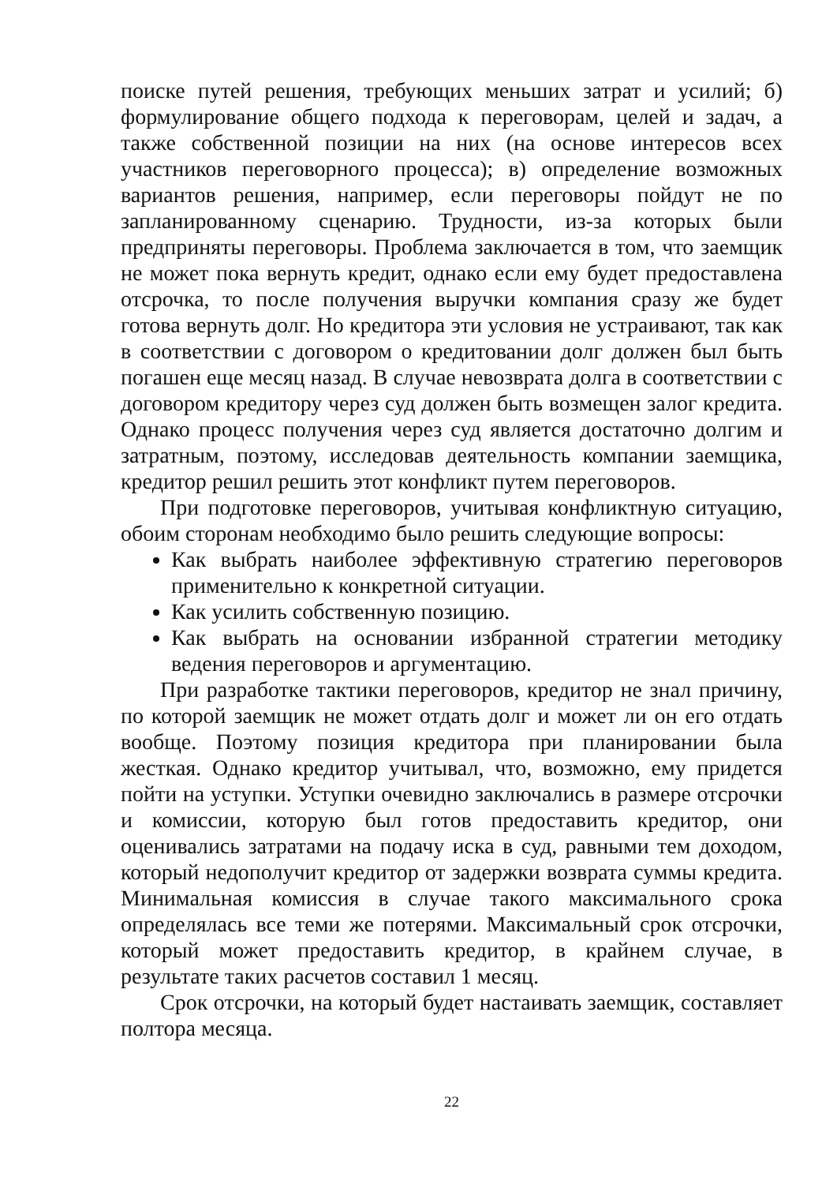поиске путей решения, требующих меньших затрат и усилий; б) формулирование общего подхода к переговорам, целей и задач, а также собственной позиции на них (на основе интересов всех участников переговорного процесса); в) определение возможных вариантов решения, например, если переговоры пойдут не по запланированному сценарию. Трудности, из-за которых были предприняты переговоры. Проблема заключается в том, что заемщик не может пока вернуть кредит, однако если ему будет предоставлена отсрочка, то после получения выручки компания сразу же будет готова вернуть долг. Но кредитора эти условия не устраивают, так как в соответствии с договором о кредитовании долг должен был быть погашен еще месяц назад. В случае невозврата долга в соответствии с договором кредитору через суд должен быть возмещен залог кредита. Однако процесс получения через суд является достаточно долгим и затратным, поэтому, исследовав деятельность компании заемщика, кредитор решил решить этот конфликт путем переговоров.
При подготовке переговоров, учитывая конфликтную ситуацию, обоим сторонам необходимо было решить следующие вопросы:
Как выбрать наиболее эффективную стратегию переговоров применительно к конкретной ситуации.
Как усилить собственную позицию.
Как выбрать на основании избранной стратегии методику ведения переговоров и аргументацию.
При разработке тактики переговоров, кредитор не знал причину, по которой заемщик не может отдать долг и может ли он его отдать вообще. Поэтому позиция кредитора при планировании была жесткая. Однако кредитор учитывал, что, возможно, ему придется пойти на уступки. Уступки очевидно заключались в размере отсрочки и комиссии, которую был готов предоставить кредитор, они оценивались затратами на подачу иска в суд, равными тем доходом, который недополучит кредитор от задержки возврата суммы кредита. Минимальная комиссия в случае такого максимального срока определялась все теми же потерями. Максимальный срок отсрочки, который может предоставить кредитор, в крайнем случае, в результате таких расчетов составил 1 месяц.
Срок отсрочки, на который будет настаивать заемщик, составляет полтора месяца.
22